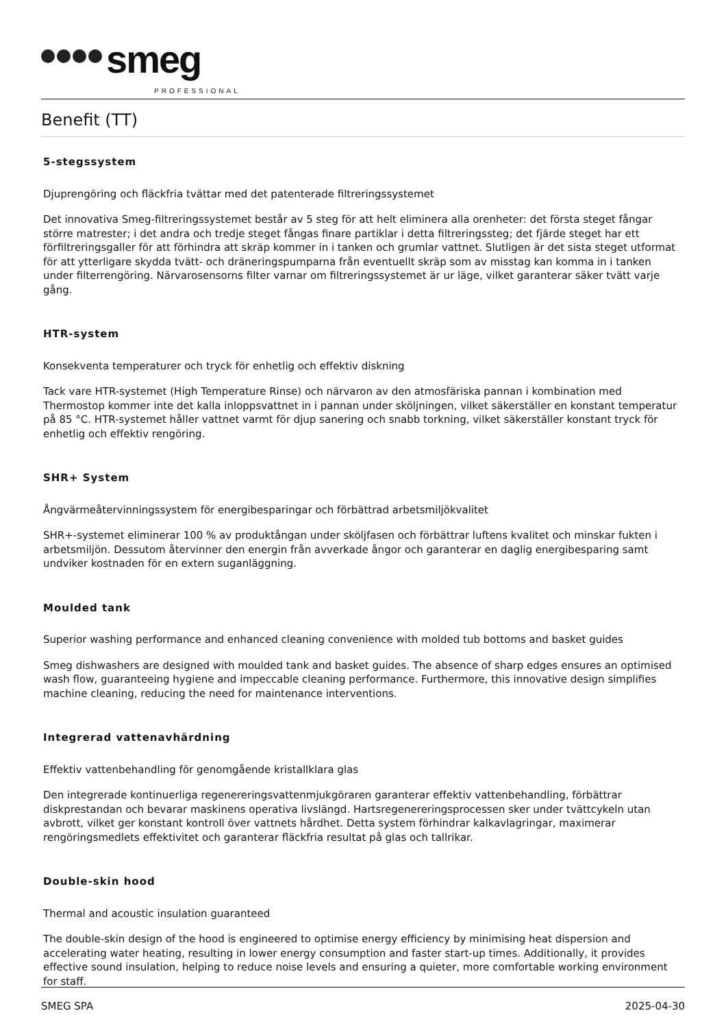smeg
PROFESSIONAL
Benefit (TT)
5-stegssystem
Djuprengöring och fläckfria tvättar med det patenterade filtreringssystemet
Det innovativa Smeg-filtreringssystemet består av 5 steg för att helt eliminera alla orenheter: det första steget fångar större matrester; i det andra och tredje steget fångas finare partiklar i detta filtreringssteg; det fjärde steget har ett förfiltreringsgaller för att förhindra att skräp kommer in i tanken och grumlar vattnet. Slutligen är det sista steget utformat för att ytterligare skydda tvätt- och dräneringspumparna från eventuellt skräp som av misstag kan komma in i tanken under filterrengöring. Närvarosensorns filter varnar om filtreringssystemet är ur läge, vilket garanterar säker tvätt varje gång.
HTR-system
Konsekventa temperaturer och tryck för enhetlig och effektiv diskning
Tack vare HTR-systemet (High Temperature Rinse) och närvaron av den atmosfäriska pannan i kombination med Thermostop kommer inte det kalla inloppsvattnet in i pannan under sköljningen, vilket säkerställer en konstant temperatur på 85 °C. HTR-systemet håller vattnet varmt för djup sanering och snabb torkning, vilket säkerställer konstant tryck för enhetlig och effektiv rengöring.
SHR+ System
Ångvärmeåtervinningssystem för energibesparingar och förbättrad arbetsmiljökvalitet
SHR+-systemet eliminerar 100 % av produktångan under sköljfasen och förbättrar luftens kvalitet och minskar fukten i arbetsmiljön. Dessutom återvinner den energin från avverkade ångor och garanterar en daglig energibesparing samt undviker kostnaden för en extern suganläggning.
Moulded tank
Superior washing performance and enhanced cleaning convenience with molded tub bottoms and basket guides
Smeg dishwashers are designed with moulded tank and basket guides. The absence of sharp edges ensures an optimised wash flow, guaranteeing hygiene and impeccable cleaning performance. Furthermore, this innovative design simplifies machine cleaning, reducing the need for maintenance interventions.
Integrerad vattenavhärdning
Effektiv vattenbehandling för genomgående kristallklara glas
Den integrerade kontinuerliga regenereringsvattenmjukgöraren garanterar effektiv vattenbehandling, förbättrar diskprestandan och bevarar maskinens operativa livslängd. Hartsregenereringsprocessen sker under tvättcykeln utan avbrott, vilket ger konstant kontroll över vattnets hårdhet. Detta system förhindrar kalkavlagringar, maximerar rengöringsmedlets effektivitet och garanterar fläckfria resultat på glas och tallrikar.
Double-skin hood
Thermal and acoustic insulation guaranteed
The double-skin design of the hood is engineered to optimise energy efficiency by minimising heat dispersion and accelerating water heating, resulting in lower energy consumption and faster start-up times. Additionally, it provides effective sound insulation, helping to reduce noise levels and ensuring a quieter, more comfortable working environment for staff.
SMEG SPA 2025-04-30